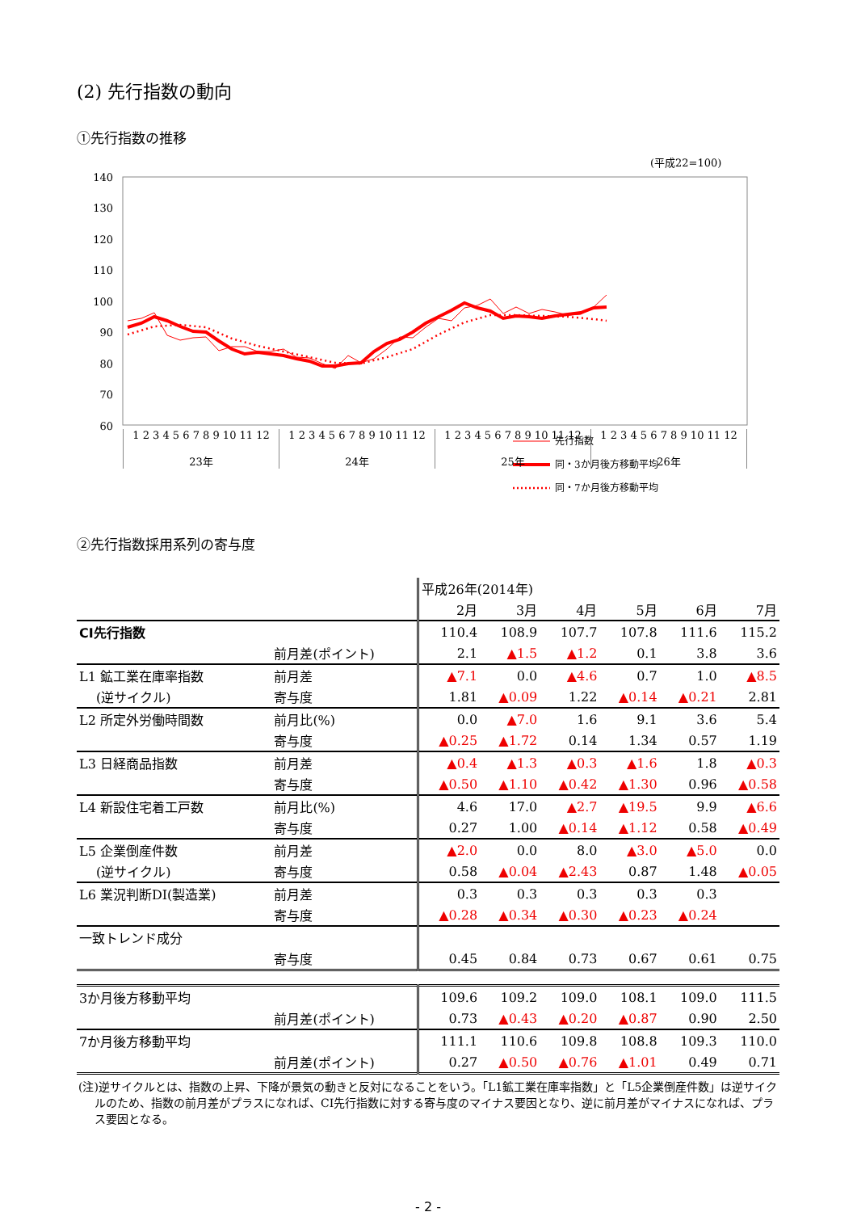(2) 先行指数の動向
①先行指数の推移
(平成22=100)
140
130
120
110
100
90
80
70
60
先行指数
同・3か月後方移動平均
同・7か月後方移動平均
1 2 3 4 5 6 7 8 9 10 11 12
23年
1 2 3 4 5 6 7 8 9 10 11 12
24年
1 2 3 4 5 6 7 8 9 10 11 12
25年
1 2 3 4 5 6 7 8 9 10 11 12
26年
②先行指数採用系列の寄与度
| | | 平成26年(2014年) | | | | | |
| | | 2月 | 3月 | 4月 | 5月 | 6月 | 7月 |
| CI先行指数 | | 110.4 | 108.9 | 107.7 | 107.8 | 111.6 | 115.2 |
| | 前月差(ポイント) | 2.1 | ▲1.5 | ▲1.2 | 0.1 | 3.8 | 3.6 |
| L1 鉱工業在庫率指数 | 前月差 | ▲7.1 | 0.0 | ▲4.6 | 0.7 | 1.0 | ▲8.5 |
| (逆サイクル) | 寄与度 | 1.81 | ▲0.09 | 1.22 | ▲0.14 | ▲0.21 | 2.81 |
| L2 所定外労働時間数 | 前月比(%) | 0.0 | ▲7.0 | 1.6 | 9.1 | 3.6 | 5.4 |
| | 寄与度 | ▲0.25 | ▲1.72 | 0.14 | 1.34 | 0.57 | 1.19 |
| L3 日経商品指数 | 前月差 | ▲0.4 | ▲1.3 | ▲0.3 | ▲1.6 | 1.8 | ▲0.3 |
| | 寄与度 | ▲0.50 | ▲1.10 | ▲0.42 | ▲1.30 | 0.96 | ▲0.58 |
| L4 新設住宅着工戸数 | 前月比(%) | 4.6 | 17.0 | ▲2.7 | ▲19.5 | 9.9 | ▲6.6 |
| | 寄与度 | 0.27 | 1.00 | ▲0.14 | ▲1.12 | 0.58 | ▲0.49 |
| L5 企業倒産件数 | 前月差 | ▲2.0 | 0.0 | 8.0 | ▲3.0 | ▲5.0 | 0.0 |
| (逆サイクル) | 寄与度 | 0.58 | ▲0.04 | ▲2.43 | 0.87 | 1.48 | ▲0.05 |
| L6 業況判断DI(製造業) | 前月差 | 0.3 | 0.3 | 0.3 | 0.3 | 0.3 | |
| | 寄与度 | ▲0.28 | ▲0.34 | ▲0.30 | ▲0.23 | ▲0.24 | |
| 一致トレンド成分 | | | | | | | |
| | 寄与度 | 0.45 | 0.84 | 0.73 | 0.67 | 0.61 | 0.75 |
| 3か月後方移動平均 | | 109.6 | 109.2 | 109.0 | 108.1 | 109.0 | 111.5 |
| | 前月差(ポイント) | 0.73 | ▲0.43 | ▲0.20 | ▲0.87 | 0.90 | 2.50 |
| 7か月後方移動平均 | | 111.1 | 110.6 | 109.8 | 108.8 | 109.3 | 110.0 |
| | 前月差(ポイント) | 0.27 | ▲0.50 | ▲0.76 | ▲1.01 | 0.49 | 0.71 |
(注)逆サイクルとは、指数の上昇、下降が景気の動きと反対になることをいう。「L1鉱工業在庫率指数」と「L5企業倒産件数」は逆サイクルのため、指数の前月差がプラスになれば、CI先行指数に対する寄与度のマイナス要因となり、逆に前月差がマイナスになれば、プラス要因となる。
- 2 -